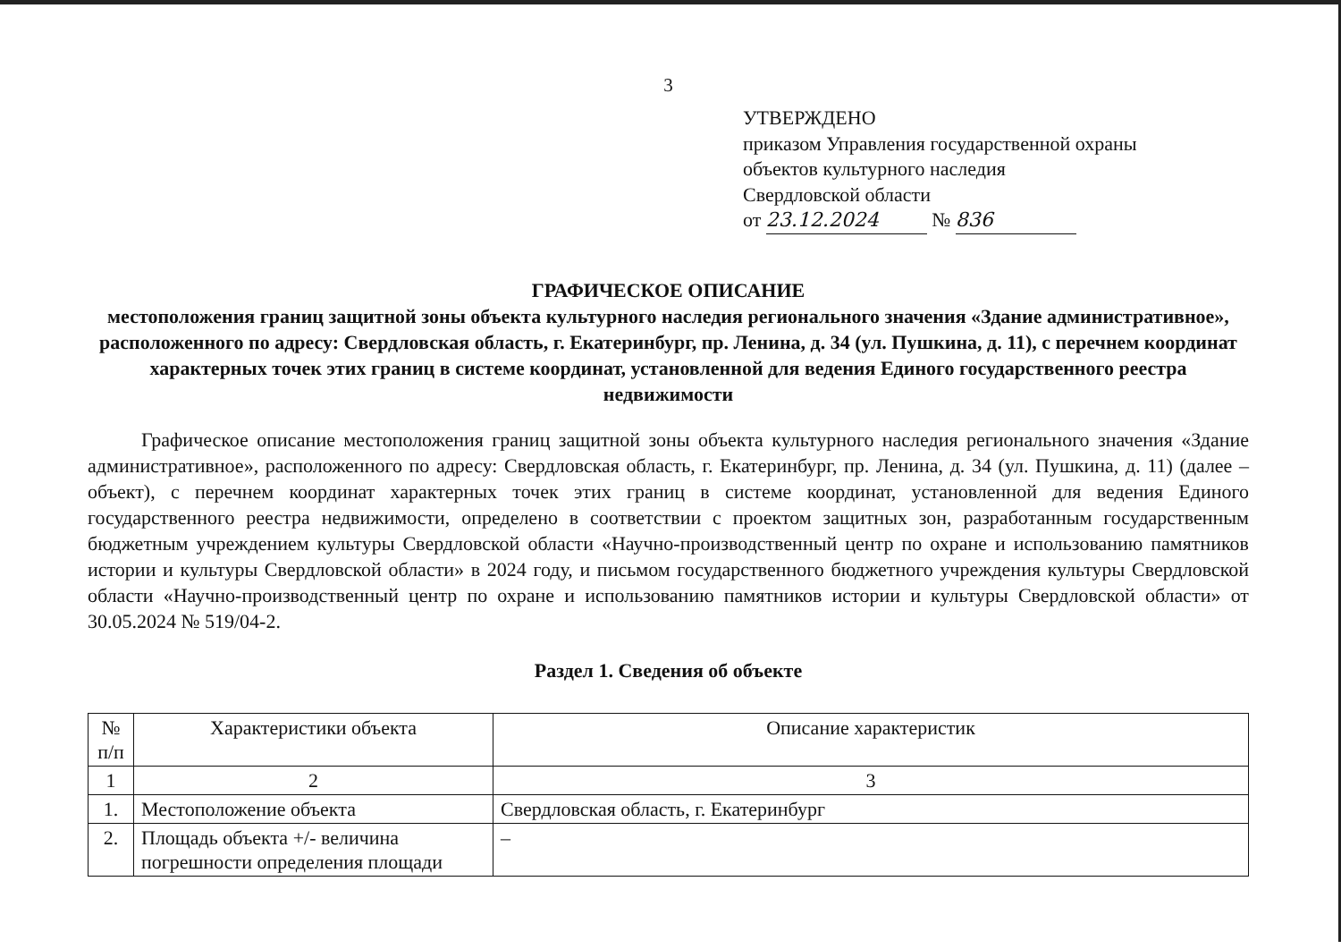3
УТВЕРЖДЕНО
приказом Управления государственной охраны
объектов культурного наследия
Свердловской области
от 23.12.2024 № 836
ГРАФИЧЕСКОЕ ОПИСАНИЕ
местоположения границ защитной зоны объекта культурного наследия регионального значения «Здание административное», расположенного по адресу: Свердловская область, г. Екатеринбург, пр. Ленина, д. 34 (ул. Пушкина, д. 11), с перечнем координат характерных точек этих границ в системе координат, установленной для ведения Единого государственного реестра недвижимости
Графическое описание местоположения границ защитной зоны объекта культурного наследия регионального значения «Здание административное», расположенного по адресу: Свердловская область, г. Екатеринбург, пр. Ленина, д. 34 (ул. Пушкина, д. 11) (далее – объект), с перечнем координат характерных точек этих границ в системе координат, установленной для ведения Единого государственного реестра недвижимости, определено в соответствии с проектом защитных зон, разработанным государственным бюджетным учреждением культуры Свердловской области «Научно-производственный центр по охране и использованию памятников истории и культуры Свердловской области» в 2024 году, и письмом государственного бюджетного учреждения культуры Свердловской области «Научно-производственный центр по охране и использованию памятников истории и культуры Свердловской области» от 30.05.2024 № 519/04-2.
Раздел 1. Сведения об объекте
| № п/п | Характеристики объекта | Описание характеристик |
| --- | --- | --- |
| 1 | 2 | 3 |
| 1. | Местоположение объекта | Свердловская область, г. Екатеринбург |
| 2. | Площадь объекта +/- величина погрешности определения площади | – |